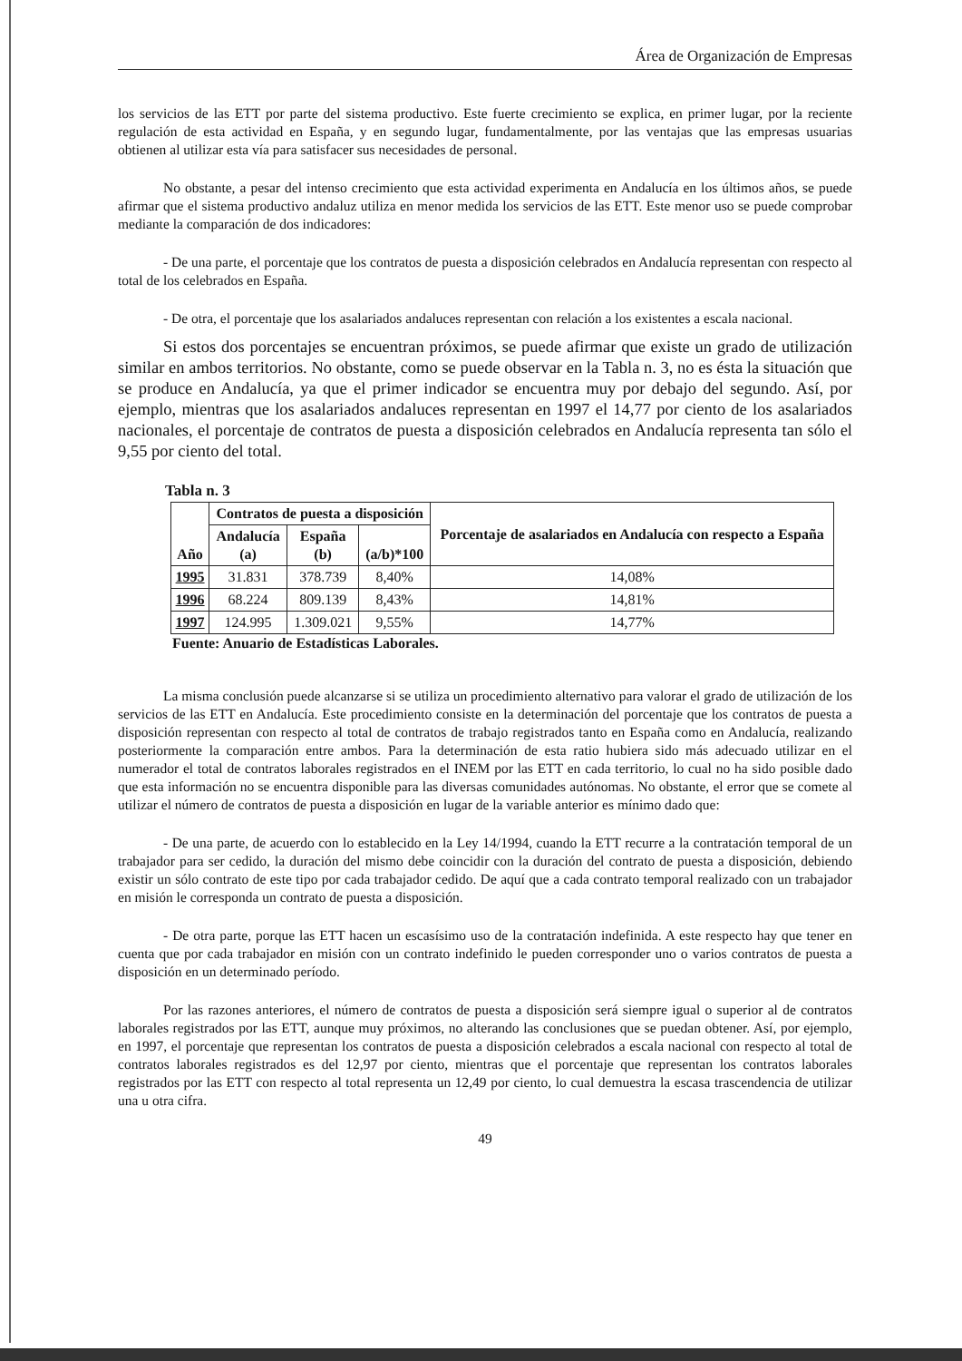Área de Organización de Empresas
los servicios de las ETT por parte del sistema productivo. Este fuerte crecimiento se explica, en primer lugar, por la reciente regulación de esta actividad en España, y en segundo lugar, fundamentalmente, por las ventajas que las empresas usuarias obtienen al utilizar esta vía para satisfacer sus necesidades de personal.
No obstante, a pesar del intenso crecimiento que esta actividad experimenta en Andalucía en los últimos años, se puede afirmar que el sistema productivo andaluz utiliza en menor medida los servicios de las ETT. Este menor uso se puede comprobar mediante la comparación de dos indicadores:
- De una parte, el porcentaje que los contratos de puesta a disposición celebrados en Andalucía representan con respecto al total de los celebrados en España.
- De otra, el porcentaje que los asalariados andaluces representan con relación a los existentes a escala nacional.
Si estos dos porcentajes se encuentran próximos, se puede afirmar que existe un grado de utilización similar en ambos territorios. No obstante, como se puede observar en la Tabla n. 3, no es ésta la situación que se produce en Andalucía, ya que el primer indicador se encuentra muy por debajo del segundo. Así, por ejemplo, mientras que los asalariados andaluces representan en 1997 el 14,77 por ciento de los asalariados nacionales, el porcentaje de contratos de puesta a disposición celebrados en Andalucía representa tan sólo el 9,55 por ciento del total.
Tabla n. 3
| Año | Contratos de puesta a disposición | | | Porcentaje de asalariados en Andalucía con respecto a España |
| --- | --- | --- | --- | --- |
| | Andalucía (a) | España (b) | (a/b)*100 | |
| 1995 | 31.831 | 378.739 | 8,40% | 14,08% |
| 1996 | 68.224 | 809.139 | 8,43% | 14,81% |
| 1997 | 124.995 | 1.309.021 | 9,55% | 14,77% |
Fuente: Anuario de Estadísticas Laborales.
La misma conclusión puede alcanzarse si se utiliza un procedimiento alternativo para valorar el grado de utilización de los servicios de las ETT en Andalucía. Este procedimiento consiste en la determinación del porcentaje que los contratos de puesta a disposición representan con respecto al total de contratos de trabajo registrados tanto en España como en Andalucía, realizando posteriormente la comparación entre ambos. Para la determinación de esta ratio hubiera sido más adecuado utilizar en el numerador el total de contratos laborales registrados en el INEM por las ETT en cada territorio, lo cual no ha sido posible dado que esta información no se encuentra disponible para las diversas comunidades autónomas. No obstante, el error que se comete al utilizar el número de contratos de puesta a disposición en lugar de la variable anterior es mínimo dado que:
- De una parte, de acuerdo con lo establecido en la Ley 14/1994, cuando la ETT recurre a la contratación temporal de un trabajador para ser cedido, la duración del mismo debe coincidir con la duración del contrato de puesta a disposición, debiendo existir un sólo contrato de este tipo por cada trabajador cedido. De aquí que a cada contrato temporal realizado con un trabajador en misión le corresponda un contrato de puesta a disposición.
- De otra parte, porque las ETT hacen un escasísimo uso de la contratación indefinida. A este respecto hay que tener en cuenta que por cada trabajador en misión con un contrato indefinido le pueden corresponder uno o varios contratos de puesta a disposición en un determinado período.
Por las razones anteriores, el número de contratos de puesta a disposición será siempre igual o superior al de contratos laborales registrados por las ETT, aunque muy próximos, no alterando las conclusiones que se puedan obtener. Así, por ejemplo, en 1997, el porcentaje que representan los contratos de puesta a disposición celebrados a escala nacional con respecto al total de contratos laborales registrados es del 12,97 por ciento, mientras que el porcentaje que representan los contratos laborales registrados por las ETT con respecto al total representa un 12,49 por ciento, lo cual demuestra la escasa trascendencia de utilizar una u otra cifra.
49